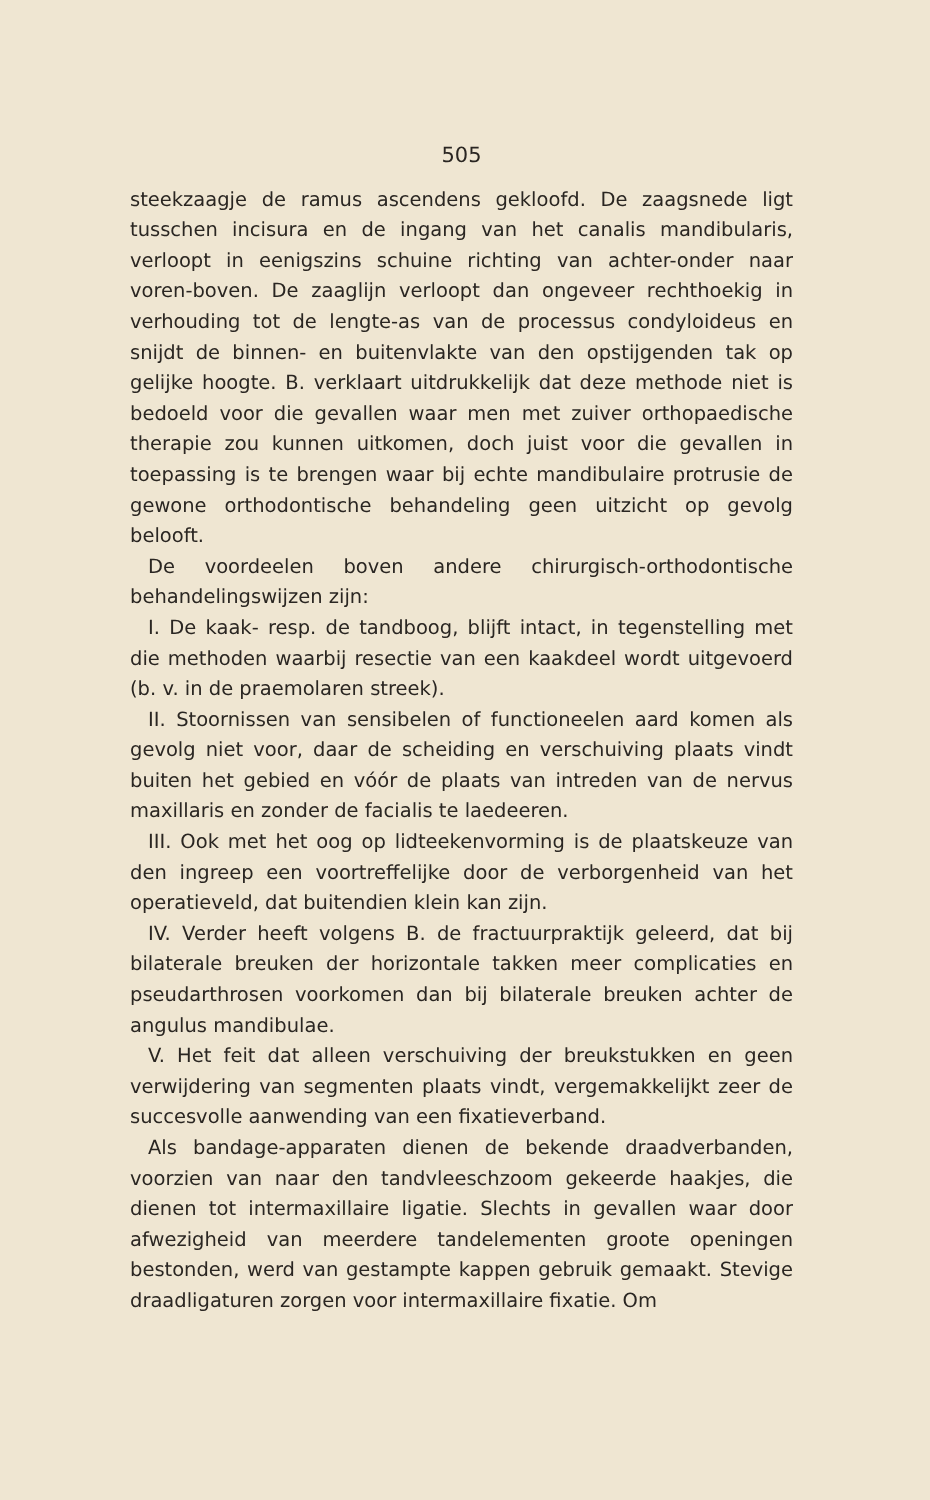505
steekzaagje de ramus ascendens gekloofd. De zaagsnede ligt tusschen incisura en de ingang van het canalis mandibularis, verloopt in eenigszins schuine richting van achter-onder naar voren-boven. De zaaglijn verloopt dan ongeveer rechthoekig in verhouding tot de lengte-as van de processus condyloideus en snijdt de binnen- en buitenvlakte van den opstijgenden tak op gelijke hoogte. B. verklaart uitdrukkelijk dat deze methode niet is bedoeld voor die gevallen waar men met zuiver orthopaedische therapie zou kunnen uitkomen, doch juist voor die gevallen in toepassing is te brengen waar bij echte mandibulaire protrusie de gewone orthodontische behandeling geen uitzicht op gevolg belooft.
De voordeelen boven andere chirurgisch-orthodontische behandelingswijzen zijn:
I. De kaak- resp. de tandboog, blijft intact, in tegenstelling met die methoden waarbij resectie van een kaakdeel wordt uitgevoerd (b. v. in de praemolaren streek).
II. Stoornissen van sensibelen of functioneelen aard komen als gevolg niet voor, daar de scheiding en verschuiving plaats vindt buiten het gebied en vóór de plaats van intreden van de nervus maxillaris en zonder de facialis te laedeeren.
III. Ook met het oog op lidteekenvorming is de plaatskeuze van den ingreep een voortreffelijke door de verborgenheid van het operatieveld, dat buitendien klein kan zijn.
IV. Verder heeft volgens B. de fractuurpraktijk geleerd, dat bij bilaterale breuken der horizontale takken meer complicaties en pseudarthrosen voorkomen dan bij bilaterale breuken achter de angulus mandibulae.
V. Het feit dat alleen verschuiving der breukstukken en geen verwijdering van segmenten plaats vindt, vergemakkelijkt zeer de succesvolle aanwending van een fixatieverband.
Als bandage-apparaten dienen de bekende draadverbanden, voorzien van naar den tandvleeschzoom gekeerde haakjes, die dienen tot intermaxillaire ligatie. Slechts in gevallen waar door afwezigheid van meerdere tandelementen groote openingen bestonden, werd van gestampte kappen gebruik gemaakt. Stevige draadligaturen zorgen voor intermaxillaire fixatie. Om